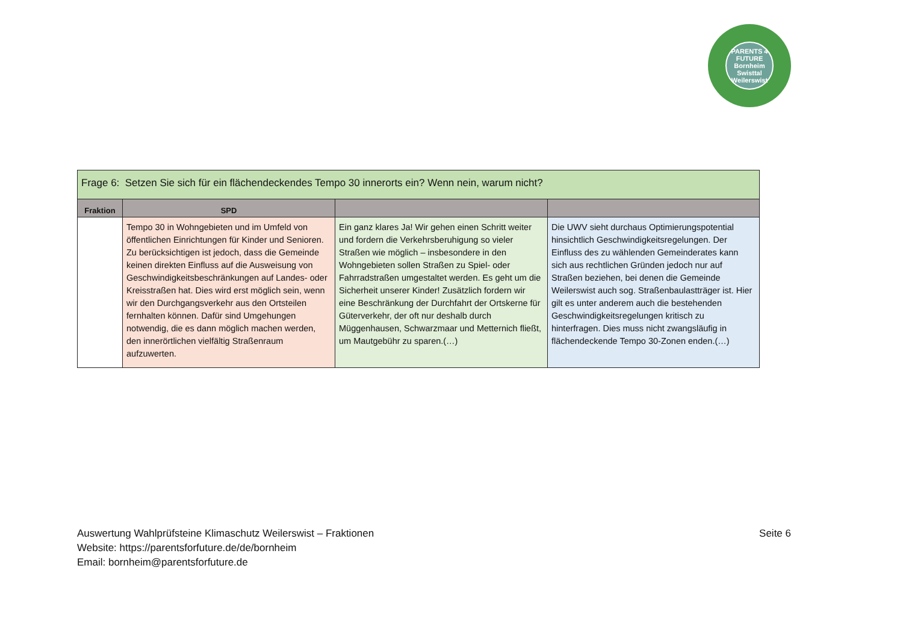PARENTS 4 FUTURE
Bornheim Swisttal Weilerswist
| Frage 6: Setzen Sie sich für ein flächendeckendes Tempo 30 innerorts ein? Wenn nein, warum nicht? | | | |
| --- | --- | --- | --- |
| Fraktion | SPD | | |
| | Tempo 30 in Wohngebieten und im Umfeld von öffentlichen Einrichtungen für Kinder und Senioren. Zu berücksichtigen ist jedoch, dass die Gemeinde keinen direkten Einfluss auf die Ausweisung von Geschwindigkeitsbeschränkungen auf Landes- oder Kreisstraßen hat. Dies wird erst möglich sein, wenn wir den Durchgangsverkehr aus den Ortsteilen fernhalten können. Dafür sind Umgehungen notwendig, die es dann möglich machen werden, den innerörtlichen vielfältig Straßenraum aufzuwerten. | Ein ganz klares Ja! Wir gehen einen Schritt weiter und fordern die Verkehrsberuhigung so vieler Straßen wie möglich – insbesondere in den Wohngebieten sollen Straßen zu Spiel- oder Fahrradstraßen umgestaltet werden. Es geht um die Sicherheit unserer Kinder! Zusätzlich fordern wir eine Beschränkung der Durchfahrt der Ortskerne für Güterverkehr, der oft nur deshalb durch Müggenhausen, Schwarzmaar und Metternich fließt, um Mautgebühr zu sparen.(…) | Die UWV sieht durchaus Optimierungspotential hinsichtlich Geschwindigkeitsregelungen. Der Einfluss des zu wählenden Gemeinderates kann sich aus rechtlichen Gründen jedoch nur auf Straßen beziehen, bei denen die Gemeinde Weilerswist auch sog. Straßenbaulastträger ist. Hier gilt es unter anderem auch die bestehenden Geschwindigkeitsregelungen kritisch zu hinterfragen. Dies muss nicht zwangsläufig in flächendeckende Tempo 30-Zonen enden.(…) |
Seite 6 Auswertung Wahlprüfsteine Klimaschutz Weilerswist – Fraktionen
Website: https://parentsforfuture.de/de/bornheim
Email: bornheim@parentsforfuture.de